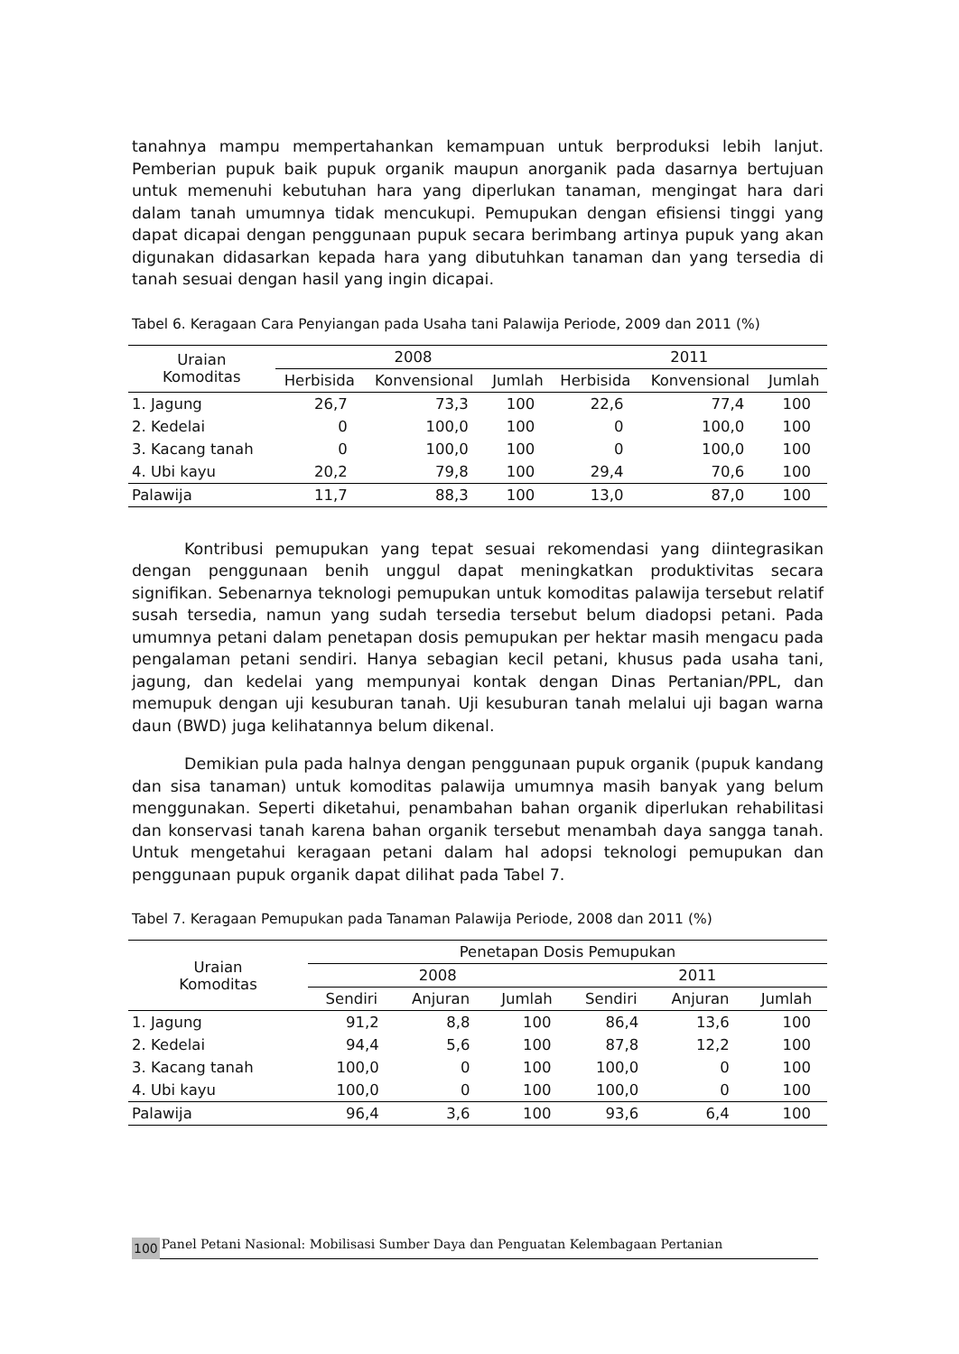tanahnya mampu mempertahankan kemampuan untuk berproduksi lebih lanjut. Pemberian pupuk baik pupuk organik maupun anorganik pada dasarnya bertujuan untuk memenuhi kebutuhan hara yang diperlukan tanaman, mengingat hara dari dalam tanah umumnya tidak mencukupi. Pemupukan dengan efisiensi tinggi yang dapat dicapai dengan penggunaan pupuk secara berimbang artinya pupuk yang akan digunakan didasarkan kepada hara yang dibutuhkan tanaman dan yang tersedia di tanah sesuai dengan hasil yang ingin dicapai.
Tabel 6. Keragaan Cara Penyiangan pada Usaha tani Palawija Periode, 2009 dan 2011 (%)
| Uraian Komoditas | 2008 | | | 2011 | | |
| --- | --- | --- | --- | --- | --- | --- |
| | Herbisida | Konvensional | Jumlah | Herbisida | Konvensional | Jumlah |
| 1. Jagung | 26,7 | 73,3 | 100 | 22,6 | 77,4 | 100 |
| 2. Kedelai | 0 | 100,0 | 100 | 0 | 100,0 | 100 |
| 3. Kacang tanah | 0 | 100,0 | 100 | 0 | 100,0 | 100 |
| 4. Ubi kayu | 20,2 | 79,8 | 100 | 29,4 | 70,6 | 100 |
| Palawija | 11,7 | 88,3 | 100 | 13,0 | 87,0 | 100 |
Kontribusi pemupukan yang tepat sesuai rekomendasi yang diintegrasikan dengan penggunaan benih unggul dapat meningkatkan produktivitas secara signifikan. Sebenarnya teknologi pemupukan untuk komoditas palawija tersebut relatif susah tersedia, namun yang sudah tersedia tersebut belum diadopsi petani. Pada umumnya petani dalam penetapan dosis pemupukan per hektar masih mengacu pada pengalaman petani sendiri. Hanya sebagian kecil petani, khusus pada usaha tani, jagung, dan kedelai yang mempunyai kontak dengan Dinas Pertanian/PPL, dan memupuk dengan uji kesuburan tanah. Uji kesuburan tanah melalui uji bagan warna daun (BWD) juga kelihatannya belum dikenal.
Demikian pula pada halnya dengan penggunaan pupuk organik (pupuk kandang dan sisa tanaman) untuk komoditas palawija umumnya masih banyak yang belum menggunakan. Seperti diketahui, penambahan bahan organik diperlukan rehabilitasi dan konservasi tanah karena bahan organik tersebut menambah daya sangga tanah. Untuk mengetahui keragaan petani dalam hal adopsi teknologi pemupukan dan penggunaan pupuk organik dapat dilihat pada Tabel 7.
Tabel 7. Keragaan Pemupukan pada Tanaman Palawija Periode, 2008 dan 2011 (%)
| Uraian Komoditas | Penetapan Dosis Pemupukan | | | | | |
| --- | --- | --- | --- | --- | --- | --- |
| | 2008 | | | 2011 | | |
| | Sendiri | Anjuran | Jumlah | Sendiri | Anjuran | Jumlah |
| 1. Jagung | 91,2 | 8,8 | 100 | 86,4 | 13,6 | 100 |
| 2. Kedelai | 94,4 | 5,6 | 100 | 87,8 | 12,2 | 100 |
| 3. Kacang tanah | 100,0 | 0 | 100 | 100,0 | 0 | 100 |
| 4. Ubi kayu | 100,0 | 0 | 100 | 100,0 | 0 | 100 |
| Palawija | 96,4 | 3,6 | 100 | 93,6 | 6,4 | 100 |
100 Panel Petani Nasional: Mobilisasi Sumber Daya dan Penguatan Kelembagaan Pertanian